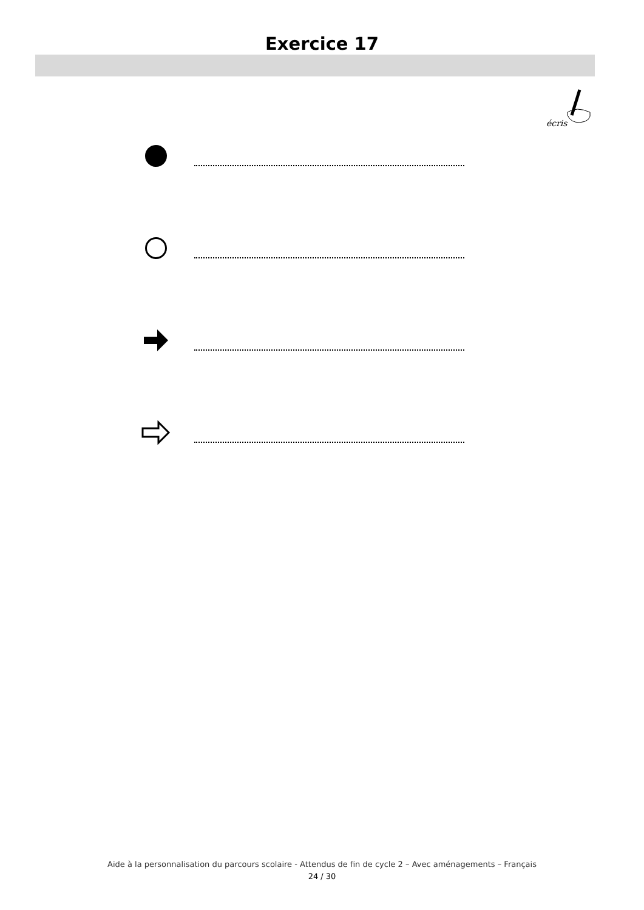Exercice 17
écris
Aide à la personnalisation du parcours scolaire - Attendus de fin de cycle 2 – Avec aménagements – Français
24 / 30